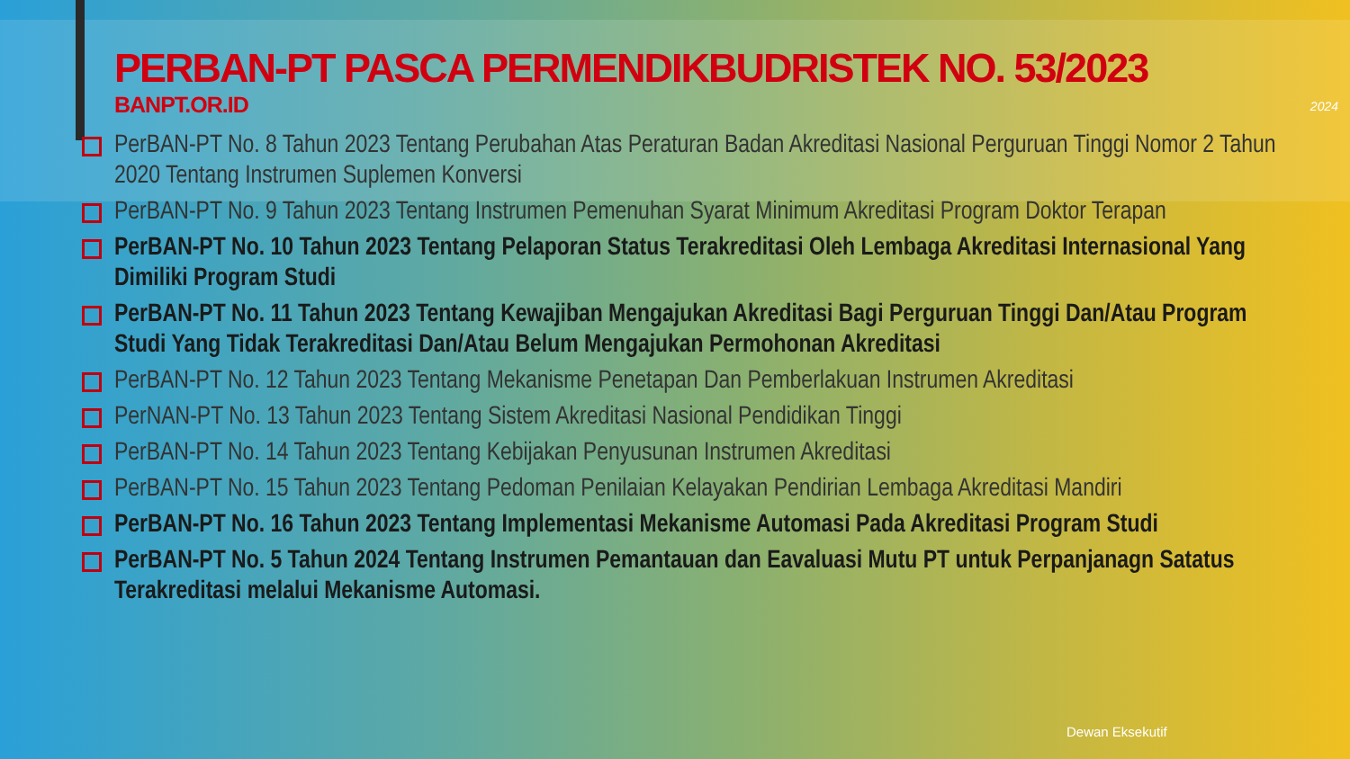PERBAN-PT PASCA PERMENDIKBUDRISTEK NO. 53/2023
BANPT.OR.ID
2024
PerBAN-PT No. 8 Tahun 2023 Tentang Perubahan Atas Peraturan Badan Akreditasi Nasional Perguruan Tinggi Nomor 2 Tahun 2020 Tentang Instrumen Suplemen Konversi
PerBAN-PT No. 9 Tahun 2023 Tentang Instrumen Pemenuhan Syarat Minimum Akreditasi Program Doktor Terapan
PerBAN-PT No. 10 Tahun 2023 Tentang Pelaporan Status Terakreditasi Oleh Lembaga Akreditasi Internasional Yang Dimiliki Program Studi
PerBAN-PT No. 11 Tahun 2023 Tentang Kewajiban Mengajukan Akreditasi Bagi Perguruan Tinggi Dan/Atau Program Studi Yang Tidak Terakreditasi Dan/Atau Belum Mengajukan Permohonan Akreditasi
PerBAN-PT No. 12 Tahun 2023 Tentang Mekanisme Penetapan Dan Pemberlakuan Instrumen Akreditasi
PerNAN-PT No. 13 Tahun 2023 Tentang Sistem Akreditasi Nasional Pendidikan Tinggi
PerBAN-PT No. 14 Tahun 2023 Tentang Kebijakan Penyusunan Instrumen Akreditasi
PerBAN-PT No. 15 Tahun 2023 Tentang Pedoman Penilaian Kelayakan Pendirian Lembaga Akreditasi Mandiri
PerBAN-PT No. 16 Tahun 2023 Tentang Implementasi Mekanisme Automasi Pada Akreditasi Program Studi
PerBAN-PT No. 5 Tahun 2024 Tentang Instrumen Pemantauan dan Eavaluasi Mutu PT untuk Perpanjanagn Satatus Terakreditasi melalui Mekanisme Automasi.
Dewan Eksekutif